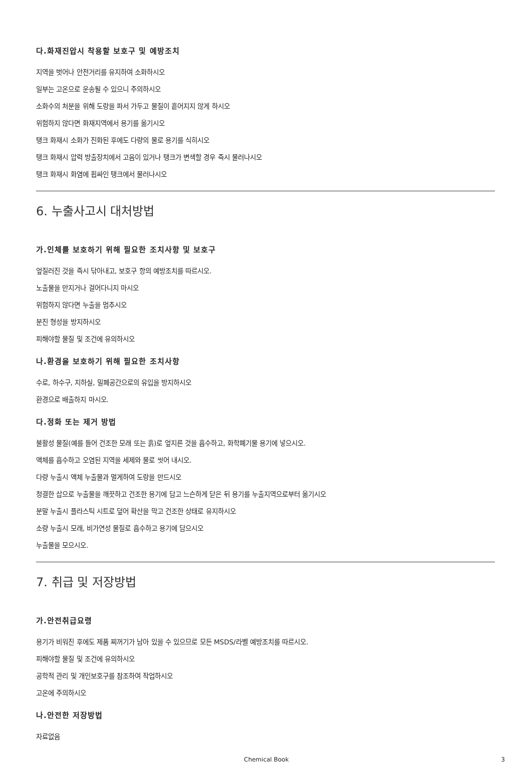다.화재진압시 착용할 보호구 및 예방조치
지역을 벗어나 안전거리를 유지하여 소화하시오
일부는 고온으로 운송될 수 있으니 주의하시오
소화수의 처분을 위해 도랑을 파서 가두고 물질이 흩어지지 않게 하시오
위험하지 않다면 화재지역에서 용기를 옮기시오
탱크 화재시 소화가 진화된 후에도 다량의 물로 용기를 식히시오
탱크 화재시 압력 방출장치에서 고음이 있거나 탱크가 변색할 경우 즉시 물러나시오
탱크 화재시 화염에 휩싸인 탱크에서 물러나시오
6. 누출사고시 대처방법
가.인체를 보호하기 위해 필요한 조치사항 및 보호구
엎질러진 것을 즉시 닦아내고, 보호구 항의 예방조치를 따르시오.
노출물을 만지거나 걸어다니지 마시오
위험하지 않다면 누출을 멈추시오
분진 형성을 방지하시오
피해야할 물질 및 조건에 유의하시오
나.환경을 보호하기 위해 필요한 조치사항
수로, 하수구, 지하실, 밀폐공간으로의 유입을 방지하시오
환경으로 배출하지 마시오.
다.정화 또는 제거 방법
불활성 물질(예를 들어 건조한 모래 또는 흙)로 엎지른 것을 흡수하고, 화학폐기물 용기에 넣으시오.
액체를 흡수하고 오염된 지역을 세제와 물로 씻어 내시오.
다량 누출시 액체 누출물과 멀게하여 도랑을 만드시오
청결한 삽으로 누출물을 깨끗하고 건조한 용기에 담고 느슨하게 닫은 뒤 용기를 누출지역으로부터 옮기시오
분말 누출시 플라스틱 시트로 덮어 확산을 막고 건조한 상태로 유지하시오
소량 누출시 모래, 비가연성 물질로 흡수하고 용기에 담으시오
누출물을 모으시오.
7. 취급 및 저장방법
가.안전취급요령
용기가 비워진 후에도 제품 찌꺼기가 남아 있을 수 있으므로 모든 MSDS/라벨 예방조치를 따르시오.
피해야할 물질 및 조건에 유의하시오
공학적 관리 및 개인보호구를 참조하여 작업하시오
고온에 주의하시오
나.안전한 저장방법
자료없음
Chemical Book 3